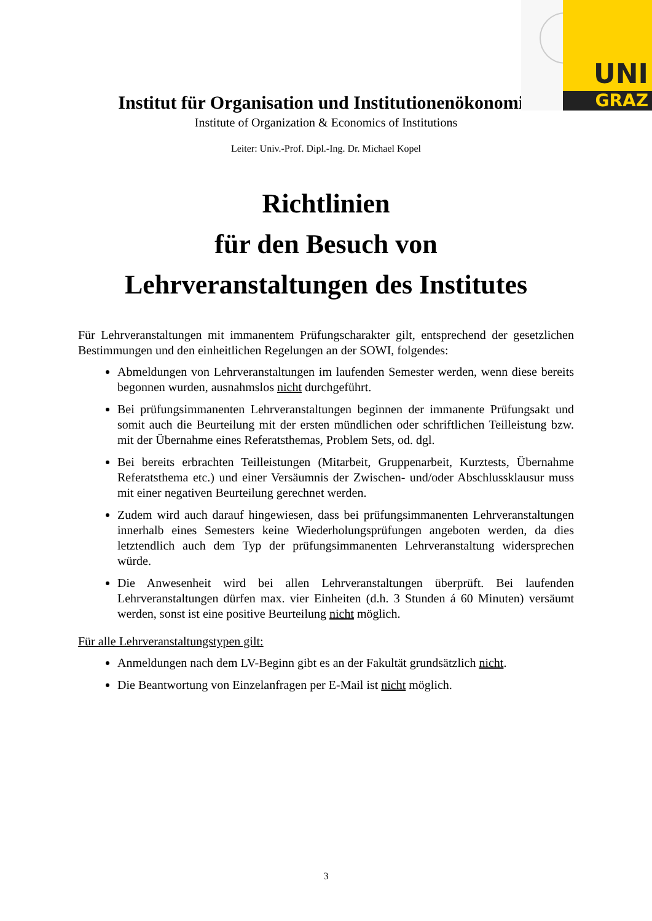UNI
GRAZ
Institut für Organisation und Institutionenökonomik
Institute of Organization & Economics of Institutions
Leiter: Univ.-Prof. Dipl.-Ing. Dr. Michael Kopel
Richtlinien
für den Besuch von
Lehrveranstaltungen des Institutes
Für Lehrveranstaltungen mit immanentem Prüfungscharakter gilt, entsprechend der gesetzlichen Bestimmungen und den einheitlichen Regelungen an der SOWI, folgendes:
Abmeldungen von Lehrveranstaltungen im laufenden Semester werden, wenn diese bereits begonnen wurden, ausnahmslos nicht durchgeführt.
Bei prüfungsimmanenten Lehrveranstaltungen beginnen der immanente Prüfungsakt und somit auch die Beurteilung mit der ersten mündlichen oder schriftlichen Teilleistung bzw. mit der Übernahme eines Referatsthemas, Problem Sets, od. dgl.
Bei bereits erbrachten Teilleistungen (Mitarbeit, Gruppenarbeit, Kurztests, Übernahme Referatsthema etc.) und einer Versäumnis der Zwischen- und/oder Abschlussklausur muss mit einer negativen Beurteilung gerechnet werden.
Zudem wird auch darauf hingewiesen, dass bei prüfungsimmanenten Lehrveranstaltungen innerhalb eines Semesters keine Wiederholungsprüfungen angeboten werden, da dies letztendlich auch dem Typ der prüfungsimmanenten Lehrveranstaltung widersprechen würde.
Die Anwesenheit wird bei allen Lehrveranstaltungen überprüft. Bei laufenden Lehrveranstaltungen dürfen max. vier Einheiten (d.h. 3 Stunden á 60 Minuten) versäumt werden, sonst ist eine positive Beurteilung nicht möglich.
Für alle Lehrveranstaltungstypen gilt:
Anmeldungen nach dem LV-Beginn gibt es an der Fakultät grundsätzlich nicht.
Die Beantwortung von Einzelanfragen per E-Mail ist nicht möglich.
3